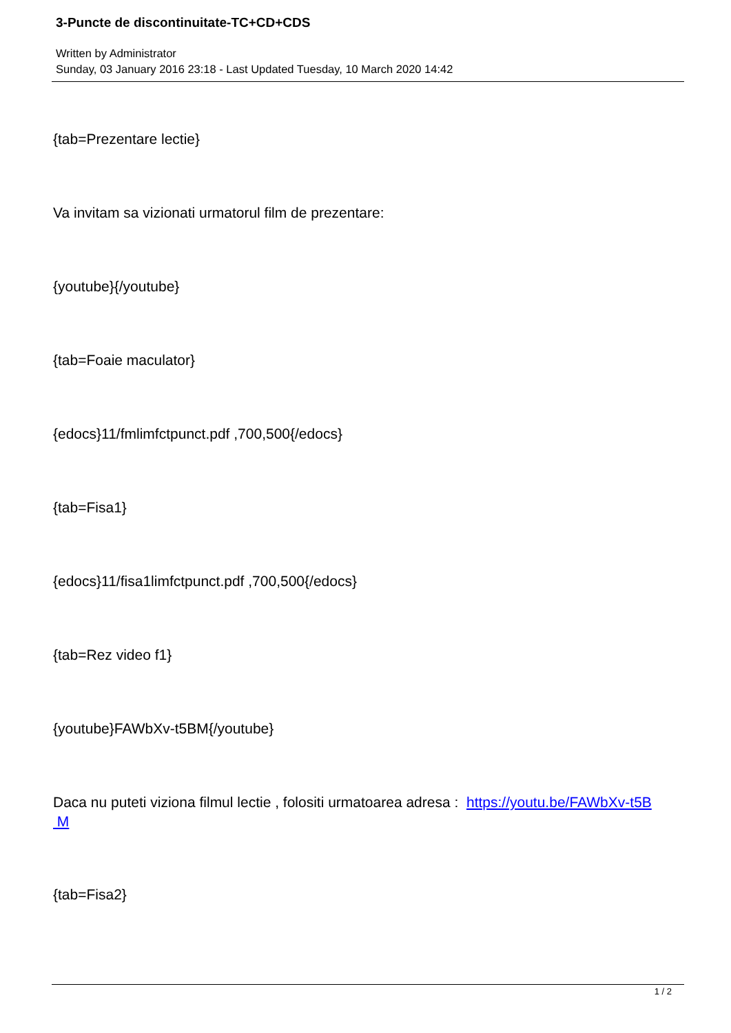3-Puncte de discontinuitate-TC+CD+CDS
Written by Administrator
Sunday, 03 January 2016 23:18 - Last Updated Tuesday, 10 March 2020 14:42
{tab=Prezentare lectie}
Va invitam sa vizionati urmatorul film de prezentare:
{youtube}{/youtube}
{tab=Foaie maculator}
{edocs}11/fmlimfctpunct.pdf ,700,500{/edocs}
{tab=Fisa1}
{edocs}11/fisa1limfctpunct.pdf ,700,500{/edocs}
{tab=Rez video f1}
{youtube}FAWbXv-t5BM{/youtube}
Daca nu puteti viziona filmul lectie , folositi urmatoarea adresa : https://youtu.be/FAWbXv-t5B
M
{tab=Fisa2}
1 / 2